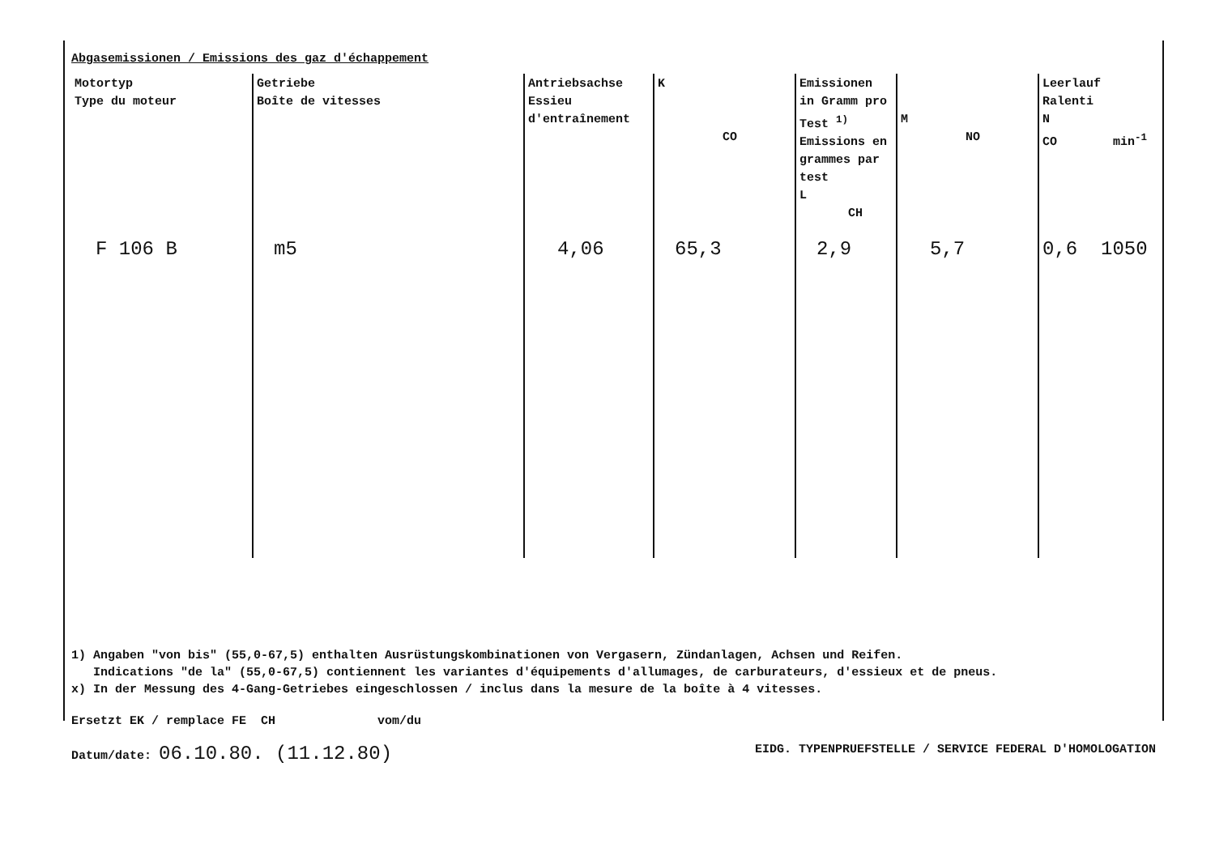Abgasemissionen / Emissions des gaz d'échappement
| Motortyp Type du moteur | Getriebe Boîte de vitesses | Antriebsachse Essieu d'entraînement | K CO | Emissionen in Gramm pro Test <sup>1)</sup> Emissions en grammes par test L CH | M NO | Leerlauf Ralenti N CO min<sup>-1</sup> |
| --- | --- | --- | --- | --- | --- | --- |
| F 106 B | m5 | 4,06 | 65,3 | 2,9 | 5,7 | 0,6 1050 |
1) Angaben "von bis" (55,0-67,5) enthalten Ausrüstungskombinationen von Vergasern, Zündanlagen, Achsen und Reifen.
Indications "de la" (55,0-67,5) contiennent les variantes d'équipements d'allumages, de carburateurs, d'essieux et de pneus.
x) In der Messung des 4-Gang-Getriebes eingeschlossen / inclus dans la mesure de la boîte à 4 vitesses.
Ersetzt EK / remplace FE CH vom/du
Datum/date: 06.10.80. (11.12.80) EIDG. TYPENPRUEFSTELLE / SERVICE FEDERAL D'HOMOLOGATION